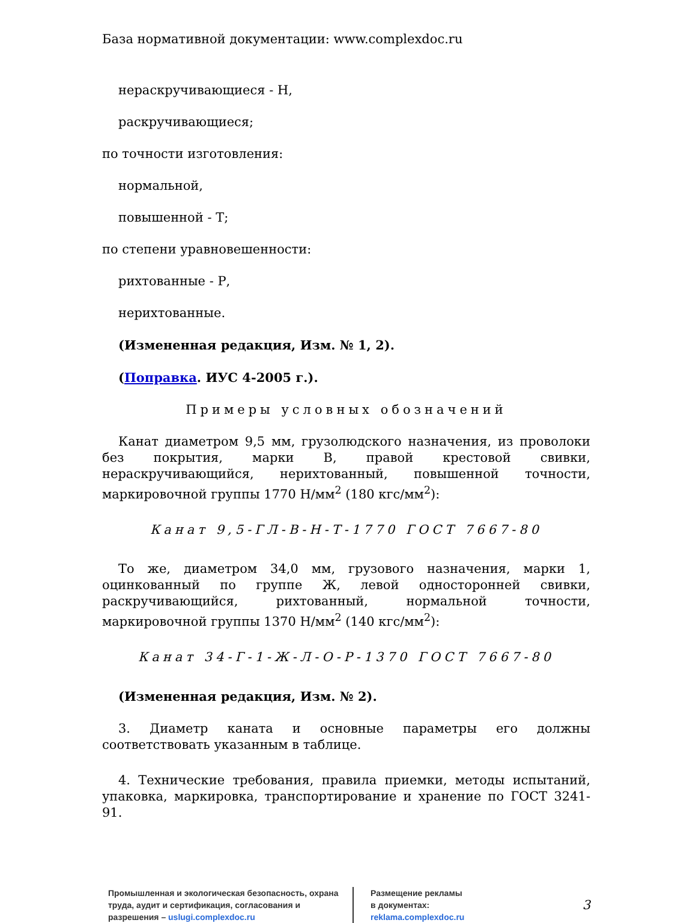База нормативной документации: www.complexdoc.ru
нераскручивающиеся - Н,
раскручивающиеся;
по точности изготовления:
нормальной,
повышенной - Т;
по степени уравновешенности:
рихтованные - Р,
нерихтованные.
(Измененная редакция, Изм. № 1, 2).
(Поправка. ИУС 4-2005 г.).
Примеры условных обозначений
Канат диаметром 9,5 мм, грузолюдского назначения, из проволоки без покрытия, марки В, правой крестовой свивки, нераскручивающийся, нерихтованный, повышенной точности, маркировочной группы 1770 Н/мм<sup>2</sup> (180 кгс/мм<sup>2</sup>):
Канат 9,5-ГЛ-В-Н-Т-1770 ГОСТ 7667-80
То же, диаметром 34,0 мм, грузового назначения, марки 1, оцинкованный по группе Ж, левой односторонней свивки, раскручивающийся, рихтованный, нормальной точности, маркировочной группы 1370 Н/мм<sup>2</sup> (140 кгс/мм<sup>2</sup>):
Канат 34-Г-1-Ж-Л-О-Р-1370 ГОСТ 7667-80
(Измененная редакция, Изм. № 2).
3. Диаметр каната и основные параметры его должны соответствовать указанным в таблице.
4. Технические требования, правила приемки, методы испытаний, упаковка, маркировка, транспортирование и хранение по ГОСТ 3241-91.
Промышленная и экологическая безопасность, охрана труда, аудит и сертификация, согласования и разрешения – uslugi.complexdoc.ru
Размещение рекламы
в документах:
reklama.complexdoc.ru
3